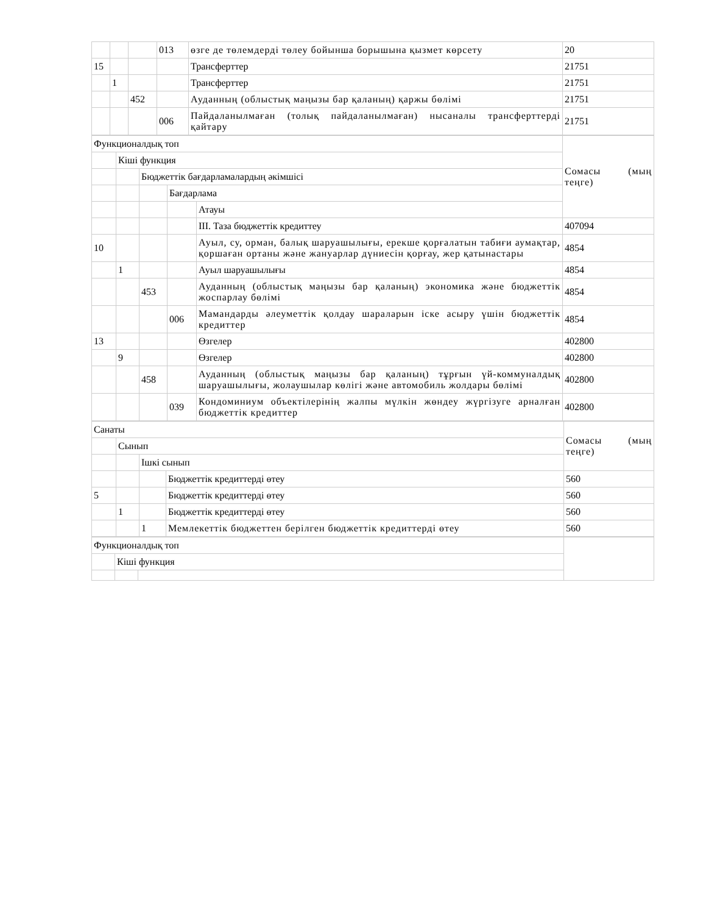| | | | 013 | өзге де төлемдерді төлеу бойынша борышына қызмет көрсету | 20 |
| 15 | | | | Трансферттер | 21751 |
| | 1 | | | Трансферттер | 21751 |
| | | 452 | | Ауданның (облыстық маңызы бар қаланың) қаржы бөлімі | 21751 |
| | | | 006 | Пайдаланылмаған (толық пайдаланылмаған) нысаналы трансферттерді қайтару | 21751 |
| Функционалдық топ | | | | | Сомасы (мың теңге) |
| | Кіші функция | | | | |
| | | Бюджеттік бағдарламалардың әкімшісі | | | |
| | | | Бағдарлама | | |
| | | | | Атауы | |
| | | | | III. Таза бюджеттік кредиттеу | 407094 |
| 10 | | | | Ауыл, су, орман, балық шаруашылығы, ерекше қорғалатын табиғи аумақтар, қоршаған ортаны және жануарлар дүниесін қорғау, жер қатынастары | 4854 |
| | 1 | | | Ауыл шаруашылығы | 4854 |
| | | 453 | | Ауданның (облыстық маңызы бар қаланың) экономика және бюджеттік жоспарлау бөлімі | 4854 |
| | | | 006 | Мамандарды әлеуметтік қолдау шараларын іске асыру үшін бюджеттік кредиттер | 4854 |
| 13 | | | | Өзгелер | 402800 |
| | 9 | | | Өзгелер | 402800 |
| | | 458 | | Ауданның (облыстық маңызы бар қаланың) тұрғын үй-коммуналдық шаруашылығы, жолаушылар көлігі және автомобиль жолдары бөлімі | 402800 |
| | | | 039 | Кондоминиум объектілерінің жалпы мүлкін жөндеу жүргізуге арналған бюджеттік кредиттер | 402800 |
| Санаты | | | | Сомасы (мың теңге) |
| | Сынып | | | |
| | | Ішкі сынып | | |
| | | | Бюджеттік кредиттерді өтеу | 560 |
| 5 | | | Бюджеттік кредиттерді өтеу | 560 |
| | 1 | | Бюджеттік кредиттерді өтеу | 560 |
| | | 1 | Мемлекеттік бюджеттен берілген бюджеттік кредиттерді өтеу | 560 |
| Функционалдық топ | | | |
| | Кіші функция | | |